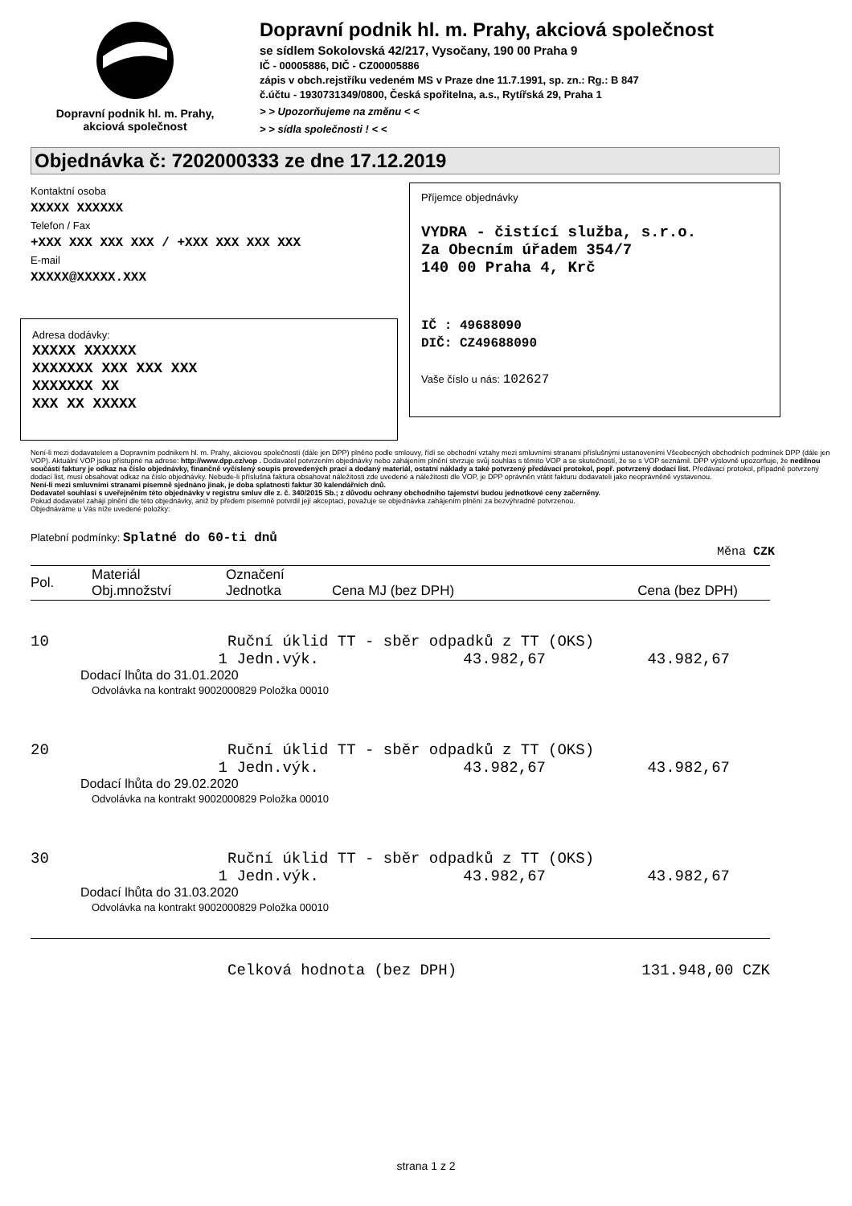Dopravní podnik hl. m. Prahy,
akciová společnost
Dopravní podnik hl. m. Prahy, akciová společnost
se sídlem Sokolovská 42/217, Vysočany, 190 00 Praha 9
IČ - 00005886, DIČ - CZ00005886
zápis v obch.rejstříku vedeném MS v Praze dne 11.7.1991, sp. zn.: Rg.: B 847
č.účtu - 1930731349/0800, Česká spořitelna, a.s., Rytířská 29, Praha 1
> > Upozorňujeme na změnu < <
> > sídla společnosti ! < <
Objednávka č: 7202000333 ze dne 17.12.2019
Kontaktní osoba
XXXXX XXXXXX
Telefon / Fax
+XXX XXX XXX XXX / +XXX XXX XXX XXX
E-mail
XXXXX@XXXXX.XXX
Adresa dodávky:
XXXXX XXXXXX
XXXXXXX XXX XXX XXX
XXXXXXX XX
XXX XX XXXXX
Příjemce objednávky
VYDRA - čistící služba, s.r.o.
Za Obecním úřadem 354/7
140 00 Praha 4, Krč
IČ : 49688090
DIČ: CZ49688090
Vaše číslo u nás: 102627
Není-li mezi dodavatelem a Dopravním podnikem hl. m. Prahy, akciovou společností (dále jen DPP) plněno podle smlouvy, řídí se obchodní vztahy mezi smluvními stranami příslušnými ustanoveními Všeobecných obchodních podmínek DPP (dále jen VOP). Aktuální VOP jsou přístupné na adrese: http://www.dpp.cz/vop . Dodavatel potvrzením objednávky nebo zahájením plnění stvrzuje svůj souhlas s těmito VOP a se skutečností, že se s VOP seznámil. DPP výslovně upozorňuje, že nedílnou součástí faktury je odkaz na číslo objednávky, finančně vyčíslený soupis provedených prací a dodaný materiál, ostatní náklady a také potvrzený předávací protokol, popř. potvrzený dodací list. Předávací protokol, případně potvrzený dodací list, musí obsahovat odkaz na číslo objednávky. Nebude-li příslušná faktura obsahovat náležitosti zde uvedené a náležitosti dle VOP, je DPP oprávněn vrátit fakturu dodavateli jako neoprávněně vystavenou.
Není-li mezi smluvními stranami písemně sjednáno jinak, je doba splatnosti faktur 30 kalendářních dnů.
Dodavatel souhlasí s uveřejněním této objednávky v registru smluv dle z. č. 340/2015 Sb.; z důvodu ochrany obchodního tajemství budou jednotkové ceny začerněny.
Pokud dodavatel zahájí plnění dle této objednávky, aniž by předem písemně potvrdil její akceptaci, považuje se objednávka zahájením plnění za bezvýhradně potvrzenou.
Objednáváme u Vás níže uvedené položky:
Platební podmínky: Splatné do 60-ti dnů
Měna CZK
| Pol. | Materiál Obj.množství | Označení Jednotka | Cena MJ (bez DPH) | Cena (bez DPH) |
| --- | --- | --- | --- | --- |
| 10 | Ruční úklid TT - sběr odpadků z TT (OKS) | | |
| 1 | Jedn.výk. | 43.982,67 | 43.982,67 |
| Dodací lhůta do 31.01.2020 Odvolávka na kontrakt 9002000829 Položka 00010 | | | |
| 20 | Ruční úklid TT - sběr odpadků z TT (OKS) | | |
| 1 | Jedn.výk. | 43.982,67 | 43.982,67 |
| Dodací lhůta do 29.02.2020 Odvolávka na kontrakt 9002000829 Položka 00010 | | | |
| 30 | Ruční úklid TT - sběr odpadků z TT (OKS) | | |
| 1 | Jedn.výk. | 43.982,67 | 43.982,67 |
| Dodací lhůta do 31.03.2020 Odvolávka na kontrakt 9002000829 Položka 00010 | | | |
| Celková hodnota (bez DPH) 131.948,00 CZK | | | |
strana 1 z 2